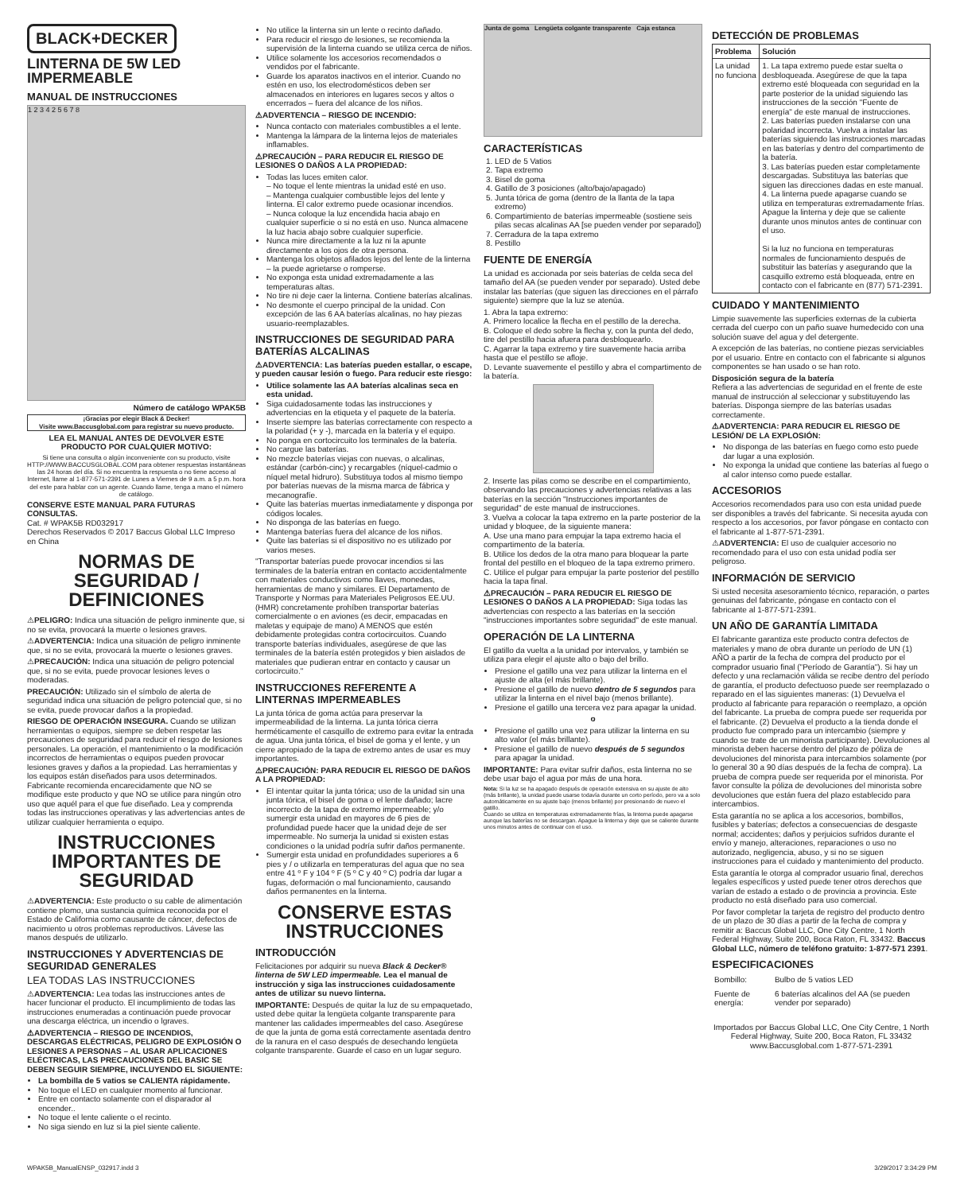BLACK+DECKER
LINTERNA DE 5W LED IMPERMEABLE
MANUAL DE INSTRUCCIONES
1 2 3 4 2 5 6 7 8
Número de catálogo WPAK5B
¡Gracias por elegir Black & Decker!
Visite www.Baccusglobal.com para registrar su nuevo producto.
LEA EL MANUAL ANTES DE DEVOLVER ESTE PRODUCTO POR CUALQUIER MOTIVO:
Si tiene una consulta o algún inconveniente con su producto, visite HTTP://WWW.BACCUSGLOBAL.COM para obtener respuestas instantáneas las 24 horas del día. Si no encuentra la respuesta o no tiene acceso al Internet, llame al 1-877-571-2391 de Lunes a Viernes de 9 a.m. a 5 p.m. hora del este para hablar con un agente. Cuando llame, tenga a mano el número de catálogo.
CONSERVE ESTE MANUAL PARA FUTURAS CONSULTAS.
Cat. # WPAK5B RD032917
Derechos Reservados © 2017 Baccus Global LLC Impreso en China
NORMAS DE SEGURIDAD / DEFINICIONES
⚠PELIGRO: Indica una situación de peligro inminente que, si no se evita, provocará la muerte o lesiones graves.
⚠ADVERTENCIA: Indica una situación de peligro inminente que, si no se evita, provocará la muerte o lesiones graves.
⚠PRECAUCIÓN: Indica una situación de peligro potencial que, si no se evita, puede provocar lesiones leves o moderadas.
PRECAUCIÓN: Utilizado sin el símbolo de alerta de seguridad indica una situación de peligro potencial que, si no se evita, puede provocar daños a la propiedad.
RIESGO DE OPERACIÓN INSEGURA. Cuando se utilizan herramientas o equipos, siempre se deben respetar las precauciones de seguridad para reducir el riesgo de lesiones personales. La operación, el mantenimiento o la modificación incorrectos de herramientas o equipos pueden provocar lesiones graves y daños a la propiedad. Las herramientas y los equipos están diseñados para usos determinados. Fabricante recomienda encarecidamente que NO se modifique este producto y que NO se utilice para ningún otro uso que aquél para el que fue diseñado. Lea y comprenda todas las instrucciones operativas y las advertencias antes de utilizar cualquier herramienta o equipo.
INSTRUCCIONES IMPORTANTES DE SEGURIDAD
⚠ADVERTENCIA: Este producto o su cable de alimentación contiene plomo, una sustancia química reconocida por el Estado de California como causante de cáncer, defectos de nacimiento u otros problemas reproductivos. Lávese las manos después de utilizarlo.
INSTRUCCIONES Y ADVERTENCIAS DE SEGURIDAD GENERALES
LEA TODAS LAS INSTRUCCIONES
⚠ADVERTENCIA: Lea todas las instrucciones antes de hacer funcionar el producto. El incumplimiento de todas las instrucciones enumeradas a continuación puede provocar una descarga eléctrica, un incendio o lgraves.
⚠ADVERTENCIA – RIESGO DE INCENDIOS, DESCARGAS ELÉCTRICAS, PELIGRO DE EXPLOSIÓN O LESIONES A PERSONAS – AL USAR APLICACIONES ELÉCTRICAS, LAS PRECAUCIONES DEL BASIC SE DEBEN SEGUIR SIEMPRE, INCLUYENDO EL SIGUIENTE:
La bombilla de 5 vatios se CALIENTA rápidamente.
No toque el LED en cualquier momento al funcionar.
Entre en contacto solamente con el disparador al encender..
No toque el lente caliente o el recinto.
No siga siendo en luz si la piel siente caliente.
No utilice la linterna sin un lente o recinto dañado.
Para reducir el riesgo de lesiones, se recomienda la supervisión de la linterna cuando se utiliza cerca de niños.
Utilice solamente los accesorios recomendados o vendidos por el fabricante.
Guarde los aparatos inactivos en el interior. Cuando no estén en uso, los electrodomésticos deben ser almacenados en interiores en lugares secos y altos o encerrados – fuera del alcance de los niños.
⚠ADVERTENCIA – RIESGO DE INCENDIO:
Nunca contacto con materiales combustibles a el lente.
Mantenga la lámpara de la linterna lejos de materiales inflamables.
⚠PRECAUCIÓN – PARA REDUCIR EL RIESGO DE LESIONES O DAÑOS A LA PROPIEDAD:
Todas las luces emiten calor.
– No toque el lente mientras la unidad esté en uso.
– Mantenga cualquier combustible lejos del lente y linterna. El calor extremo puede ocasionar incendios.
– Nunca coloque la luz encendida hacia abajo en cualquier superficie o si no está en uso. Nunca almacene la luz hacia abajo sobre cualquier superficie.
Nunca mire directamente a la luz ni la apunte directamente a los ojos de otra persona.
Mantenga los objetos afilados lejos del lente de la linterna – la puede agrietarse o romperse.
No exponga esta unidad extremadamente a las temperaturas altas.
No tire ni deje caer la linterna. Contiene baterías alcalinas.
No desmonte el cuerpo principal de la unidad. Con excepción de las 6 AA baterías alcalinas, no hay piezas usuario-reemplazables.
INSTRUCCIONES DE SEGURIDAD PARA BATERÍAS ALCALINAS
⚠ADVERTENCIA: Las baterías pueden estallar, o escape, y pueden causar lesión o fuego. Para reducir este riesgo:
Utilice solamente las AA baterías alcalinas seca en esta unidad.
Siga cuidadosamente todas las instrucciones y advertencias en la etiqueta y el paquete de la batería.
Inserte siempre las baterías correctamente con respecto a la polaridad (+ y -), marcada en la batería y el equipo.
No ponga en cortocircuito los terminales de la batería.
No cargue las baterías.
No mezcle baterías viejas con nuevas, o alcalinas, estándar (carbón-cinc) y recargables (níquel-cadmio o níquel metal hidruro). Substituya todos al mismo tiempo por baterías nuevas de la misma marca de fábrica y mecanografíe.
Quite las baterías muertas inmediatamente y disponga por códigos locales.
No disponga de las baterías en fuego.
Mantenga baterías fuera del alcance de los niños.
Quite las baterías si el dispositivo no es utilizado por varios meses.
"Transportar baterías puede provocar incendios si las terminales de la batería entran en contacto accidentalmente con materiales conductivos como llaves, monedas, herramientas de mano y similares. El Departamento de Transporte y Normas para Materiales Peligrosos EE.UU. (HMR) concretamente prohíben transportar baterías comercialmente o en aviones (es decir, empacadas en maletas y equipaje de mano) A MENOS que estén debidamente protegidas contra cortocircuitos. Cuando transporte baterías individuales, asegúrese de que las terminales de la batería estén protegidos y bien aislados de materiales que pudieran entrar en contacto y causar un cortocircuito."
INSTRUCCIONES REFERENTE A LINTERNAS IMPERMEABLES
La junta tórica de goma actúa para preservar la impermeabilidad de la linterna. La junta tórica cierra herméticamente el casquillo de extremo para evitar la entrada de agua. Una junta tórica, el bisel de goma y el lente, y un cierre apropiado de la tapa de extremo antes de usar es muy importantes.
⚠PRECAUCIÓN: PARA REDUCIR EL RIESGO DE DAÑOS A LA PROPIEDAD:
El intentar quitar la junta tórica; uso de la unidad sin una junta tórica, el bisel de goma o el lente dañado; lacre incorrecto de la tapa de extremo impermeable; y/o sumergir esta unidad en mayores de 6 pies de profundidad puede hacer que la unidad deje de ser impermeable. No sumerja la unidad si existen estas condiciones o la unidad podría sufrir daños permanente.
Sumergir esta unidad en profundidades superiores a 6 pies y / o utilizarla en temperaturas del agua que no sea entre 41 º F y 104 º F (5 º C y 40 º C) podría dar lugar a fugas, deformación o mal funcionamiento, causando daños permanentes en la linterna.
CONSERVE ESTAS INSTRUCCIONES
INTRODUCCIÓN
Felicitaciones por adquirir su nueva Black & Decker® linterna de 5W LED impermeable. Lea el manual de instrucción y siga las instrucciones cuidadosamente antes de utilizar su nuevo linterna.
IMPORTANTE: Después de quitar la luz de su empaquetado, usted debe quitar la lengüeta colgante transparente para mantener las calidades impermeables del caso. Asegúrese de que la junta de goma está correctamente asentada dentro de la ranura en el caso después de desechando lengüeta colgante transparente. Guarde el caso en un lugar seguro.
Junta de goma Lengüeta colgante transparente Caja estanca
CARACTERÍSTICAS
1. LED de 5 Vatios
2. Tapa extremo
3. Bisel de goma
4. Gatillo de 3 posiciones (alto/bajo/apagado)
5. Junta tórica de goma (dentro de la llanta de la tapa extremo)
6. Compartimiento de baterías impermeable (sostiene seis pilas secas alcalinas AA [se pueden vender por separado])
7. Cerradura de la tapa extremo
8. Pestillo
FUENTE DE ENERGÍA
La unidad es accionada por seis baterías de celda seca del tamaño del AA (se pueden vender por separado). Usted debe instalar las baterías (que siguen las direcciones en el párrafo siguiente) siempre que la luz se atenúa.
1. Abra la tapa extremo:
A. Primero localice la flecha en el pestillo de la derecha.
B. Coloque el dedo sobre la flecha y, con la punta del dedo, tire del pestillo hacia afuera para desbloquearlo.
C. Agarrar la tapa extremo y tire suavemente hacia arriba hasta que el pestillo se afloje.
D. Levante suavemente el pestillo y abra el compartimento de la batería.
2. Inserte las pilas como se describe en el compartimiento, observando las precauciones y advertencias relativas a las baterías en la sección "Instrucciones importantes de seguridad" de este manual de instrucciones.
3. Vuelva a colocar la tapa extremo en la parte posterior de la unidad y bloquee, de la siguiente manera:
A. Use una mano para empujar la tapa extremo hacia el compartimento de la batería.
B. Utilice los dedos de la otra mano para bloquear la parte frontal del pestillo en el bloqueo de la tapa extremo primero.
C. Utilice el pulgar para empujar la parte posterior del pestillo hacia la tapa final.
⚠PRECAUCIÓN – PARA REDUCIR EL RIESGO DE LESIONES O DAÑOS A LA PROPIEDAD: Siga todas las advertencias con respecto a las baterías en la sección "instrucciones importantes sobre seguridad" de este manual.
OPERACIÓN DE LA LINTERNA
El gatillo da vuelta a la unidad por intervalos, y también se utiliza para elegir el ajuste alto o bajo del brillo.
Presione el gatillo una vez para utilizar la linterna en el ajuste de alta (el más brillante).
Presione el gatillo de nuevo dentro de 5 segundos para utilizar la linterna en el nivel bajo (menos brillante).
Presione el gatillo una tercera vez para apagar la unidad.
o
Presione el gatillo una vez para utilizar la linterna en su alto valor (el más brillante).
Presione el gatillo de nuevo después de 5 segundos para apagar la unidad.
IMPORTANTE: Para evitar sufrir daños, esta linterna no se debe usar bajo el agua por más de una hora.
Nota: Si la luz se ha apagado después de operación extensiva en su ajuste de alto (más brillante), la unidad puede usarse todavía durante un corto período, pero va a solo automáticamente en su ajuste bajo (menos brillante) por presionando de nuevo el gatillo.
Cuando se utiliza en temperaturas extremadamente frías, la linterna puede apagarse aunque las baterías no se descargan. Apague la linterna y deje que se caliente durante unos minutos antes de continuar con el uso.
DETECCIÓN DE PROBLEMAS
| Problema | Solución |
| --- | --- |
| La unidad no funciona | 1. La tapa extremo puede estar suelta o desbloqueada. Asegúrese de que la tapa extremo esté bloqueada con seguridad en la parte posterior de la unidad siguiendo las instrucciones de la sección "Fuente de energía" de este manual de instrucciones. 2. Las baterías pueden instalarse con una polaridad incorrecta. Vuelva a instalar las baterías siguiendo las instrucciones marcadas en las baterías y dentro del compartimento de la batería. 3. Las baterías pueden estar completamente descargadas. Substituya las baterías que siguen las direcciones dadas en este manual. 4. La linterna puede apagarse cuando se utiliza en temperaturas extremadamente frías. Apague la linterna y deje que se caliente durante unos minutos antes de continuar con el uso. Si la luz no funciona en temperaturas normales de funcionamiento después de substituir las baterías y asegurando que la casquillo extremo está bloqueada, entre en contacto con el fabricante en (877) 571-2391. |
CUIDADO Y MANTENIMIENTO
Limpie suavemente las superficies externas de la cubierta cerrada del cuerpo con un paño suave humedecido con una solución suave del agua y del detergente.
A excepción de las baterías, no contiene piezas serviciables por el usuario. Entre en contacto con el fabricante si algunos componentes se han usado o se han roto.
Disposición segura de la batería
Refiera a las advertencias de seguridad en el frente de este manual de instrucción al seleccionar y substituyendo las baterías. Disponga siempre de las baterías usadas correctamente.
⚠ADVERTENCIA: PARA REDUCIR EL RIESGO DE LESIÓN/ DE LA EXPLOSIÓN:
No disponga de las baterías en fuego como esto puede dar lugar a una explosión.
No exponga la unidad que contiene las baterías al fuego o al calor intenso como puede estallar.
ACCESORIOS
Accesorios recomendados para uso con esta unidad puede ser disponibles a través del fabricante. Si necesita ayuda con respecto a los accesorios, por favor póngase en contacto con el fabricante al 1-877-571-2391.
⚠ADVERTENCIA: El uso de cualquier accesorio no recomendado para el uso con esta unidad podía ser peligroso.
INFORMACIÓN DE SERVICIO
Si usted necesita asesoramiento técnico, reparación, o partes genuinas del fabricante, póngase en contacto con el fabricante al 1-877-571-2391.
UN AÑO DE GARANTÍA LIMITADA
El fabricante garantiza este producto contra defectos de materiales y mano de obra durante un período de UN (1) AÑO a partir de la fecha de compra del producto por el comprador usuario final ("Período de Garantía"). Si hay un defecto y una reclamación válida se recibe dentro del período de garantía, el producto defectuoso puede ser reemplazado o reparado en el las siguientes maneras: (1) Devuelva el producto al fabricante para reparación o reemplazo, a opción del fabricante. La prueba de compra puede ser requerida por el fabricante. (2) Devuelva el producto a la tienda donde el producto fue comprado para un intercambio (siempre y cuando se trate de un minorista participante). Devoluciones al minorista deben hacerse dentro del plazo de póliza de devoluciones del minorista para intercambios solamente (por lo general 30 a 90 días después de la fecha de compra). La prueba de compra puede ser requerida por el minorista. Por favor consulte la póliza de devoluciones del minorista sobre devoluciones que están fuera del plazo establecido para intercambios.
Esta garantía no se aplica a los accesorios, bombillos, fusibles y baterías; defectos a consecuencias de desgaste normal; accidentes; daños y perjuicios sufridos durante el envío y manejo, alteraciones, reparaciones o uso no autorizado, negligencia, abuso, y si no se siguen instrucciones para el cuidado y mantenimiento del producto.
Esta garantía le otorga al comprador usuario final, derechos legales específicos y usted puede tener otros derechos que varían de estado a estado o de provincia a provincia. Este producto no está diseñado para uso comercial.
Por favor completar la tarjeta de registro del producto dentro de un plazo de 30 días a partir de la fecha de compra y remitir a: Baccus Global LLC, One City Centre, 1 North Federal Highway, Suite 200, Boca Raton, FL 33432. Baccus Global LLC, número de teléfono gratuito: 1-877-571 2391.
ESPECIFICACIONES
| Bombillo: | Bulbo de 5 vatios LED |
| Fuente de energía: | 6 baterías alcalinos del AA (se pueden vender por separado) |
Importados por Baccus Global LLC, One City Centre, 1 North Federal Highway, Suite 200, Boca Raton, FL 33432 www.Baccusglobal.com 1-877-571-2391
WPAK5B_ManualENSP_032917.indd 3 3/29/2017 3:34:29 PM